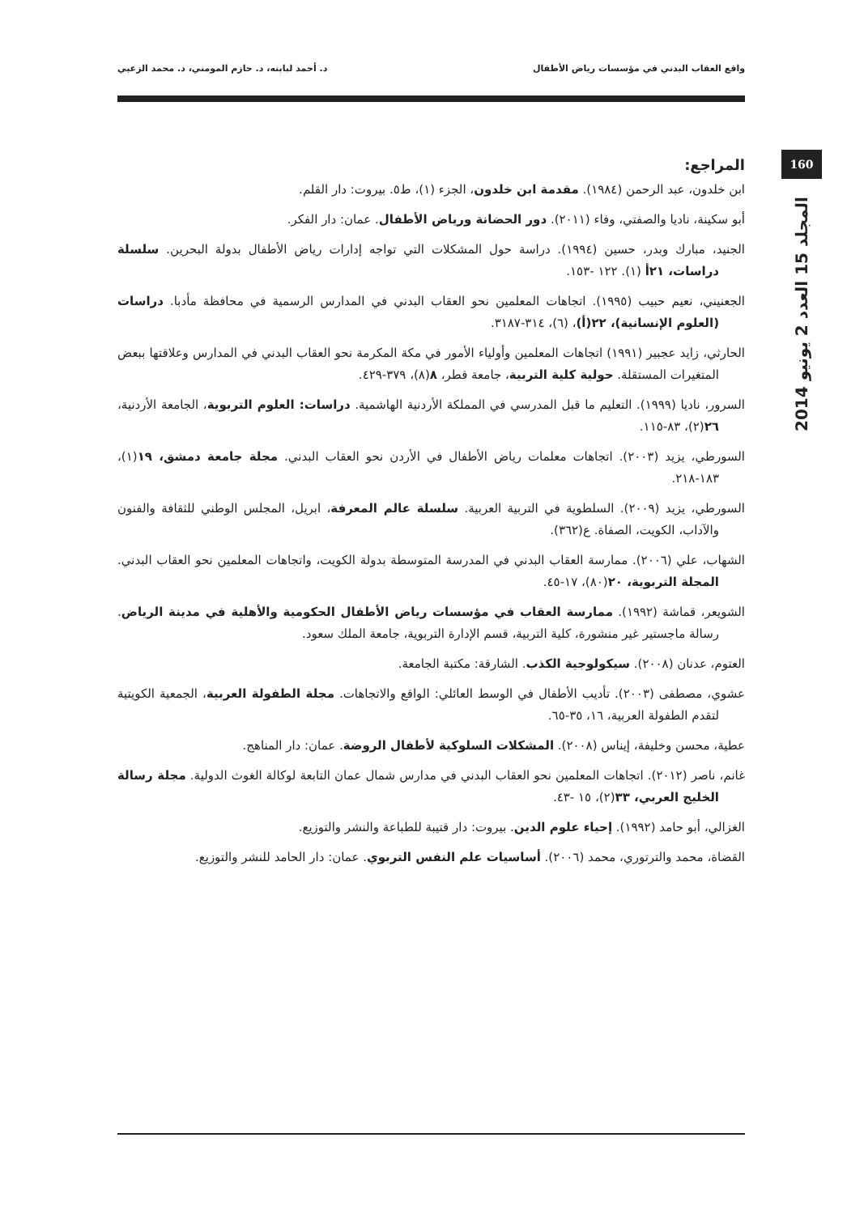د. أحمد لبابنه، د. حازم المومني، د. محمد الزعبي واقع العقاب البدني في مؤسسات رياض الأطفال
160
المجلد 15 العدد 2 يونيو 2014
المراجع:
ابن خلدون، عبد الرحمن (١٩٨٤). مقدمة ابن خلدون، الجزء (١)، ط٥. بيروت: دار القلم.
أبو سكينة، ناديا والصفتي، وفاء (٢٠١١). دور الحضانة ورياض الأطفال. عمان: دار الفكر.
الجنيد، مبارك وبدر، حسين (١٩٩٤). دراسة حول المشكلات التي تواجه إدارات رياض الأطفال بدولة البحرين. سلسلة دراسات، ٢١أ (١). ١٢٢ -١٥٣.
الجعنيني، نعيم حبيب (١٩٩٥). اتجاهات المعلمين نحو العقاب البدني في المدارس الرسمية في محافظة مأدبا. دراسات (العلوم الإنسانية)، ٢٢(أ)، (٦)، ٣١٤-٣١٨٧.
الحارثي، زايد عجبير (١٩٩١) اتجاهات المعلمين وأولياء الأمور في مكة المكرمة نحو العقاب البدني في المدارس وعلاقتها ببعض المتغيرات المستقلة. حولية كلية التربية، جامعة قطر، ٨(٨)، ٣٧٩-٤٢٩.
السرور، ناديا (١٩٩٩). التعليم ما قبل المدرسي في المملكة الأردنية الهاشمية. دراسات: العلوم التربوية، الجامعة الأردنية، ٢٦(٢)، ٨٣-١١٥.
السورطي، يزيد (٢٠٠٣). اتجاهات معلمات رياض الأطفال في الأردن نحو العقاب البدني. مجلة جامعة دمشق، ١٩(١)، ١٨٣-٢١٨.
السورطي، يزيد (٢٠٠٩). السلطوية في التربية العربية. سلسلة عالم المعرفة، ابريل، المجلس الوطني للثقافة والفنون والآداب، الكويت، الصفاة. ع(٣٦٢).
الشهاب، علي (٢٠٠٦). ممارسة العقاب البدني في المدرسة المتوسطة بدولة الكويت، واتجاهات المعلمين نحو العقاب البدني. المجلة التربوية، ٢٠(٨٠)، ١٧-٤٥.
الشويعر، قماشة (١٩٩٢). ممارسة العقاب في مؤسسات رياض الأطفال الحكومية والأهلية في مدينة الرياض. رسالة ماجستير غير منشورة، كلية التربية، قسم الإدارة التربوية، جامعة الملك سعود.
العتوم، عدنان (٢٠٠٨). سيكولوجية الكذب. الشارقة: مكتبة الجامعة.
عشوي، مصطفى (٢٠٠٣). تأديب الأطفال في الوسط العائلي: الواقع والاتجاهات. مجلة الطفولة العربية، الجمعية الكويتية لتقدم الطفولة العربية، ١٦، ٣٥-٦٥.
عطية، محسن وخليفة، إيناس (٢٠٠٨). المشكلات السلوكية لأطفال الروضة. عمان: دار المناهج.
غانم، ناصر (٢٠١٢). اتجاهات المعلمين نحو العقاب البدني في مدارس شمال عمان التابعة لوكالة الغوث الدولية. مجلة رسالة الخليج العربي، ٣٣(٢)، ١٥ -٤٣.
الغزالي، أبو حامد (١٩٩٢). إحياء علوم الدين. بيروت: دار قتيبة للطباعة والنشر والتوزيع.
القضاة، محمد والترتوري، محمد (٢٠٠٦). أساسيات علم النفس التربوي. عمان: دار الحامد للنشر والتوزيع.